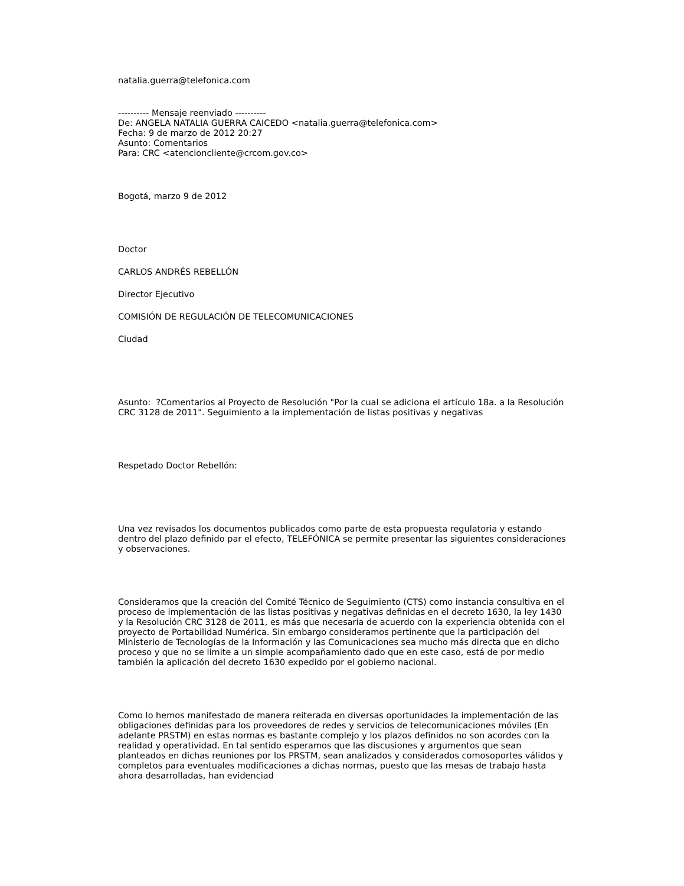natalia.guerra@telefonica.com
---------- Mensaje reenviado ----------
De: ANGELA NATALIA GUERRA CAICEDO <natalia.guerra@telefonica.com>
Fecha: 9 de marzo de 2012 20:27
Asunto: Comentarios
Para: CRC <atencioncliente@crcom.gov.co>
Bogotá, marzo 9 de 2012
Doctor
CARLOS ANDRÉS REBELLÓN
Director Ejecutivo
COMISIÓN DE REGULACIÓN DE TELECOMUNICACIONES
Ciudad
Asunto: ?Comentarios al Proyecto de Resolución "Por la cual se adiciona el artículo 18a. a la Resolución CRC 3128 de 2011". Seguimiento a la implementación de listas positivas y negativas
Respetado Doctor Rebellón:
Una vez revisados los documentos publicados como parte de esta propuesta regulatoria y estando dentro del plazo definido par el efecto, TELEFÓNICA se permite presentar las siguientes consideraciones y observaciones.
Consideramos que la creación del Comité Técnico de Seguimiento (CTS) como instancia consultiva en el proceso de implementación de las listas positivas y negativas definidas en el decreto 1630, la ley 1430 y la Resolución CRC 3128 de 2011, es más que necesaria de acuerdo con la experiencia obtenida con el proyecto de Portabilidad Numérica. Sin embargo consideramos pertinente que la participación del Ministerio de Tecnologías de la Información y las Comunicaciones sea mucho más directa que en dicho proceso y que no se limite a un simple acompañamiento dado que en este caso, está de por medio también la aplicación del decreto 1630 expedido por el gobierno nacional.
Como lo hemos manifestado de manera reiterada en diversas oportunidades la implementación de las obligaciones definidas para los proveedores de redes y servicios de telecomunicaciones móviles (En adelante PRSTM) en estas normas es bastante complejo y los plazos definidos no son acordes con la realidad y operatividad. En tal sentido esperamos que las discusiones y argumentos que sean planteados en dichas reuniones por los PRSTM, sean analizados y considerados comosoportes válidos y completos para eventuales modificaciones a dichas normas, puesto que las mesas de trabajo hasta ahora desarrolladas, han evidenciad